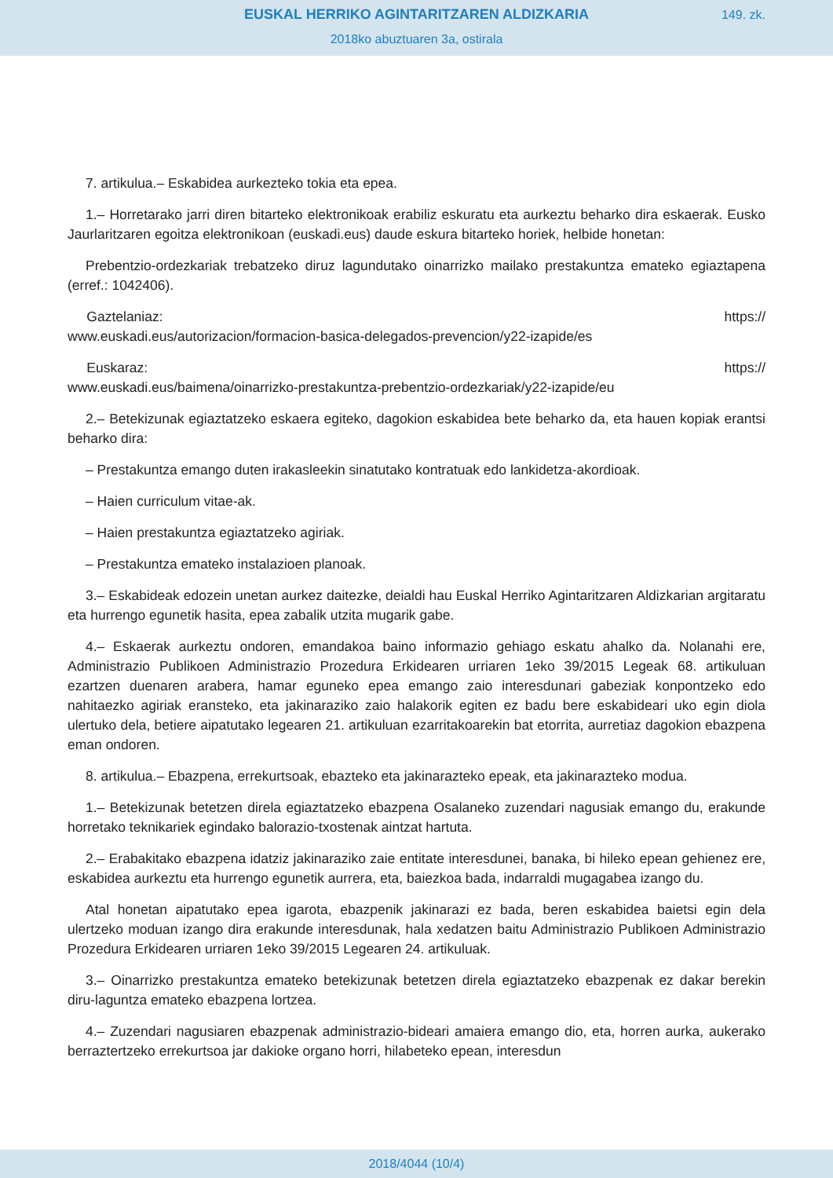EUSKAL HERRIKO AGINTARITZAREN ALDIZKARIA
149. zk.
2018ko abuztuaren 3a, ostirala
7. artikulua.– Eskabidea aurkezteko tokia eta epea.
1.– Horretarako jarri diren bitarteko elektronikoak erabiliz eskuratu eta aurkeztu beharko dira eskaerak. Eusko Jaurlaritzaren egoitza elektronikoan (euskadi.eus) daude eskura bitarteko horiek, helbide honetan:
Prebentzio-ordezkariak trebatzeko diruz lagundutako oinarrizko mailako prestakuntza emateko egiaztapena (erref.: 1042406).
Gaztelaniaz: https://
www.euskadi.eus/autorizacion/formacion-basica-delegados-prevencion/y22-izapide/es
Euskaraz: https://
www.euskadi.eus/baimena/oinarrizko-prestakuntza-prebentzio-ordezkariak/y22-izapide/eu
2.– Betekizunak egiaztatzeko eskaera egiteko, dagokion eskabidea bete beharko da, eta hauen kopiak erantsi beharko dira:
– Prestakuntza emango duten irakasleekin sinatutako kontratuak edo lankidetza-akordioak.
– Haien curriculum vitae-ak.
– Haien prestakuntza egiaztatzeko agiriak.
– Prestakuntza emateko instalazioen planoak.
3.– Eskabideak edozein unetan aurkez daitezke, deialdi hau Euskal Herriko Agintaritzaren Aldizkarian argitaratu eta hurrengo egunetik hasita, epea zabalik utzita mugarik gabe.
4.– Eskaerak aurkeztu ondoren, emandakoa baino informazio gehiago eskatu ahalko da. Nolanahi ere, Administrazio Publikoen Administrazio Prozedura Erkidearen urriaren 1eko 39/2015 Legeak 68. artikuluan ezartzen duenaren arabera, hamar eguneko epea emango zaio interesdunari gabeziak konpontzeko edo nahitaezko agiriak eransteko, eta jakinaraziko zaio halakorik egiten ez badu bere eskabideari uko egin diola ulertuko dela, betiere aipatutako legearen 21. artikuluan ezarritakoarekin bat etorrita, aurretiaz dagokion ebazpena eman ondoren.
8. artikulua.– Ebazpena, errekurtsoak, ebazteko eta jakinarazteko epeak, eta jakinarazteko modua.
1.– Betekizunak betetzen direla egiaztatzeko ebazpena Osalaneko zuzendari nagusiak emango du, erakunde horretako teknikariek egindako balorazio-txostenak aintzat hartuta.
2.– Erabakitako ebazpena idatziz jakinaraziko zaie entitate interesdunei, banaka, bi hileko epean gehienez ere, eskabidea aurkeztu eta hurrengo egunetik aurrera, eta, baiezkoa bada, indarraldi mugagabea izango du.
Atal honetan aipatutako epea igarota, ebazpenik jakinarazi ez bada, beren eskabidea baietsi egin dela ulertzeko moduan izango dira erakunde interesdunak, hala xedatzen baitu Administrazio Publikoen Administrazio Prozedura Erkidearen urriaren 1eko 39/2015 Legearen 24. artikuluak.
3.– Oinarrizko prestakuntza emateko betekizunak betetzen direla egiaztatzeko ebazpenak ez dakar berekin diru-laguntza emateko ebazpena lortzea.
4.– Zuzendari nagusiaren ebazpenak administrazio-bideari amaiera emango dio, eta, horren aurka, aukerako berraztertzeko errekurtsoa jar dakioke organo horri, hilabeteko epean, interesdun
2018/4044 (10/4)